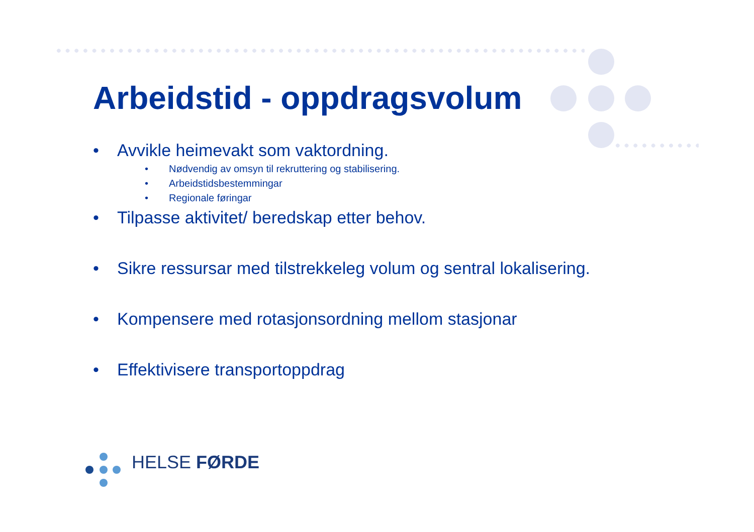Arbeidstid - oppdragsvolum
• Avvikle heimevakt som vaktordning.
• Nødvendig av omsyn til rekruttering og stabilisering.
• Arbeidstidsbestemmingar
• Regionale føringar
• Tilpasse aktivitet/ beredskap etter behov.
• Sikre ressursar med tilstrekkeleg volum og sentral lokalisering.
• Kompensere med rotasjonsordning mellom stasjonar
• Effektivisere transportoppdrag
HELSE FØRDE